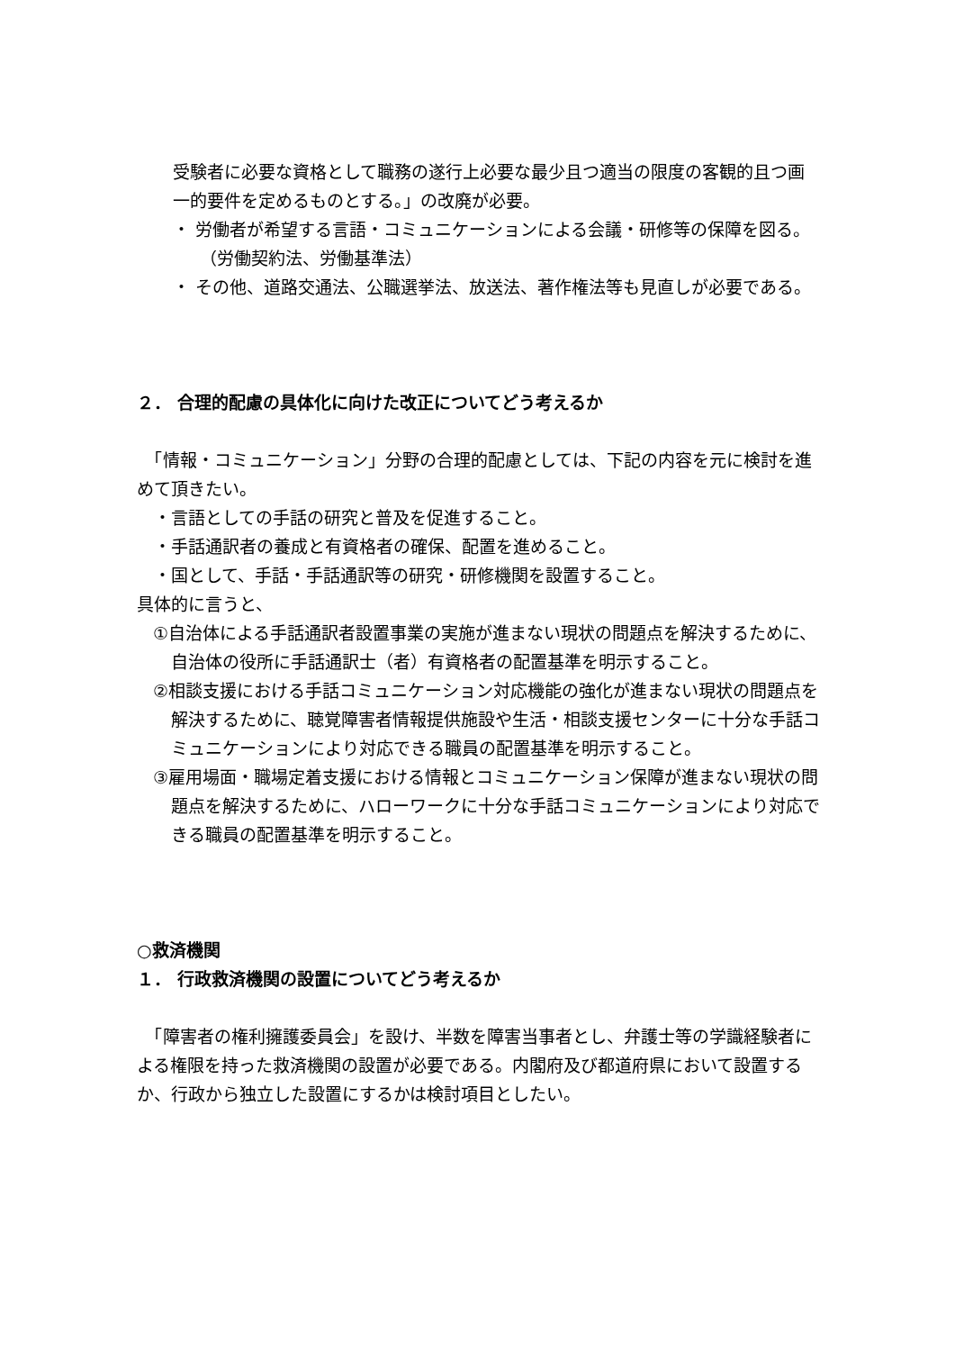受験者に必要な資格として職務の遂行上必要な最少且つ適当の限度の客観的且つ画一的要件を定めるものとする。」の改廃が必要。
・ 労働者が希望する言語・コミュニケーションによる会議・研修等の保障を図る。（労働契約法、労働基準法）
・ その他、道路交通法、公職選挙法、放送法、著作権法等も見直しが必要である。
２． 合理的配慮の具体化に向けた改正についてどう考えるか
　「情報・コミュニケーション」分野の合理的配慮としては、下記の内容を元に検討を進めて頂きたい。
　・言語としての手話の研究と普及を促進すること。
　・手話通訳者の養成と有資格者の確保、配置を進めること。
　・国として、手話・手話通訳等の研究・研修機関を設置すること。
具体的に言うと、
①自治体による手話通訳者設置事業の実施が進まない現状の問題点を解決するために、自治体の役所に手話通訳士（者）有資格者の配置基準を明示すること。
②相談支援における手話コミュニケーション対応機能の強化が進まない現状の問題点を解決するために、聴覚障害者情報提供施設や生活・相談支援センターに十分な手話コミュニケーションにより対応できる職員の配置基準を明示すること。
③雇用場面・職場定着支援における情報とコミュニケーション保障が進まない現状の問題点を解決するために、ハローワークに十分な手話コミュニケーションにより対応できる職員の配置基準を明示すること。
○救済機関
１． 行政救済機関の設置についてどう考えるか
　「障害者の権利擁護委員会」を設け、半数を障害当事者とし、弁護士等の学識経験者による権限を持った救済機関の設置が必要である。内閣府及び都道府県において設置するか、行政から独立した設置にするかは検討項目としたい。